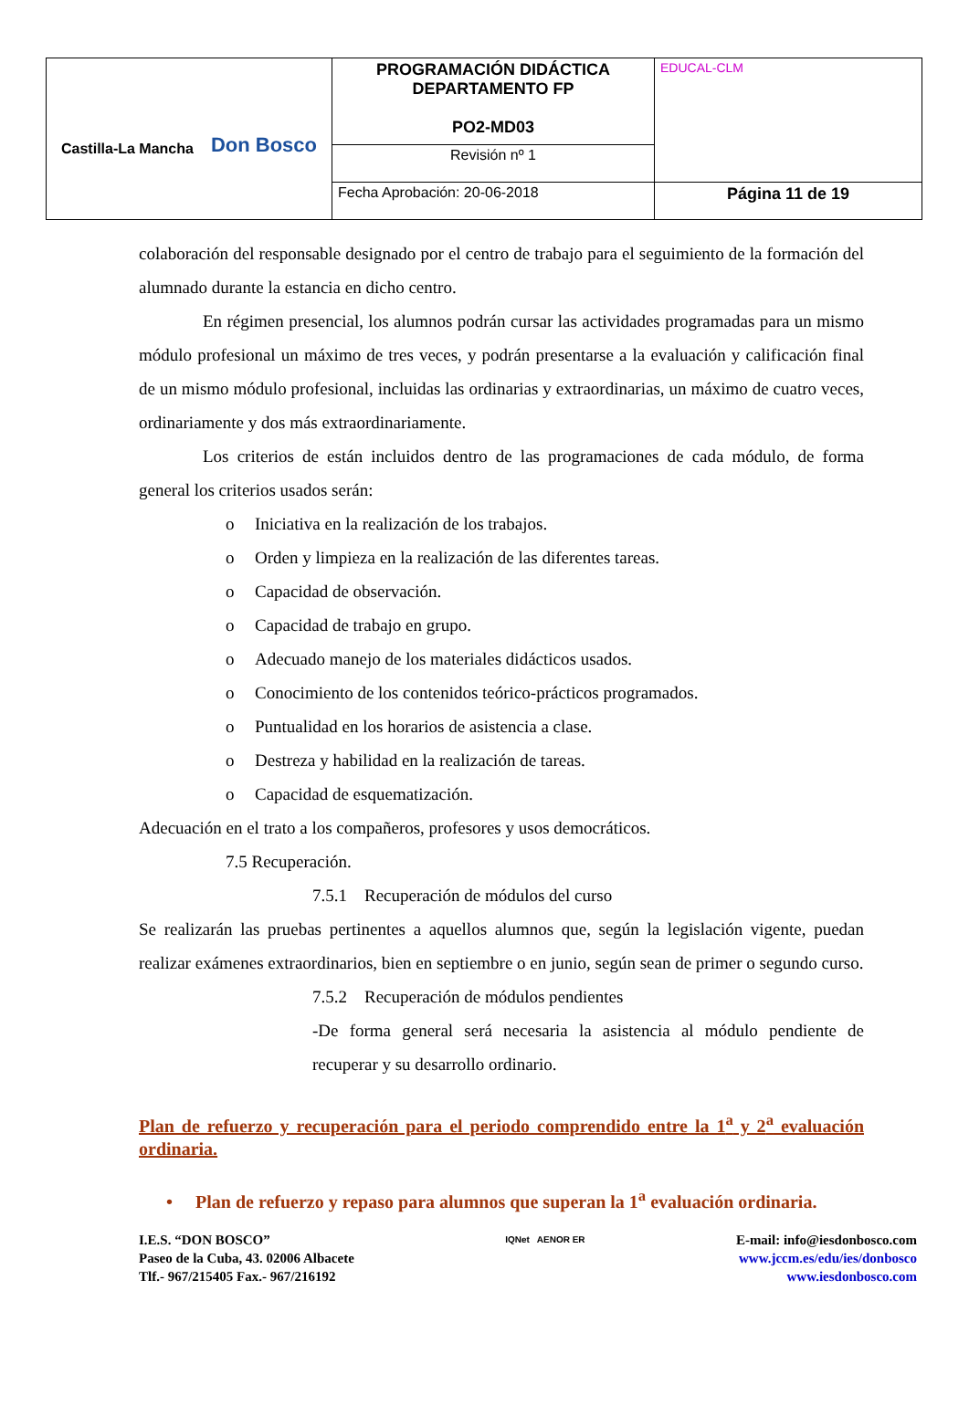| Castilla-La Mancha Don Bosco | PROGRAMACIÓN DIDÁCTICA DEPARTAMENTO FP PO2-MD03 | EDUCAL-CLM |
| | Revisión nº 1 | |
| | Fecha Aprobación: 20-06-2018 | Página 11 de 19 |
colaboración del responsable designado por el centro de trabajo para el seguimiento de la formación del alumnado durante la estancia en dicho centro.
En régimen presencial, los alumnos podrán cursar las actividades programadas para un mismo módulo profesional un máximo de tres veces, y podrán presentarse a la evaluación y calificación final de un mismo módulo profesional, incluidas las ordinarias y extraordinarias, un máximo de cuatro veces, ordinariamente y dos más extraordinariamente.
Los criterios de están incluidos dentro de las programaciones de cada módulo, de forma general los criterios usados serán:
o Iniciativa en la realización de los trabajos.
o Orden y limpieza en la realización de las diferentes tareas.
o Capacidad de observación.
o Capacidad de trabajo en grupo.
o Adecuado manejo de los materiales didácticos usados.
o Conocimiento de los contenidos teórico-prácticos programados.
o Puntualidad en los horarios de asistencia a clase.
o Destreza y habilidad en la realización de tareas.
o Capacidad de esquematización.
Adecuación en el trato a los compañeros, profesores y usos democráticos.
7.5 Recuperación.
7.5.1 Recuperación de módulos del curso
Se realizarán las pruebas pertinentes a aquellos alumnos que, según la legislación vigente, puedan realizar exámenes extraordinarios, bien en septiembre o en junio, según sean de primer o segundo curso.
7.5.2 Recuperación de módulos pendientes
-De forma general será necesaria la asistencia al módulo pendiente de recuperar y su desarrollo ordinario.
Plan de refuerzo y recuperación para el periodo comprendido entre la 1<sup>a</sup> y 2<sup>a</sup> evaluación ordinaria.
• Plan de refuerzo y repaso para alumnos que superan la 1<sup>a</sup> evaluación ordinaria.
I.E.S. “DON BOSCO”
Paseo de la Cuba, 43. 02006 Albacete
Tlf.- 967/215405 Fax.- 967/216192
IQNet AENOR ER
E-mail: info@iesdonbosco.com
www.jccm.es/edu/ies/donbosco
www.iesdonbosco.com